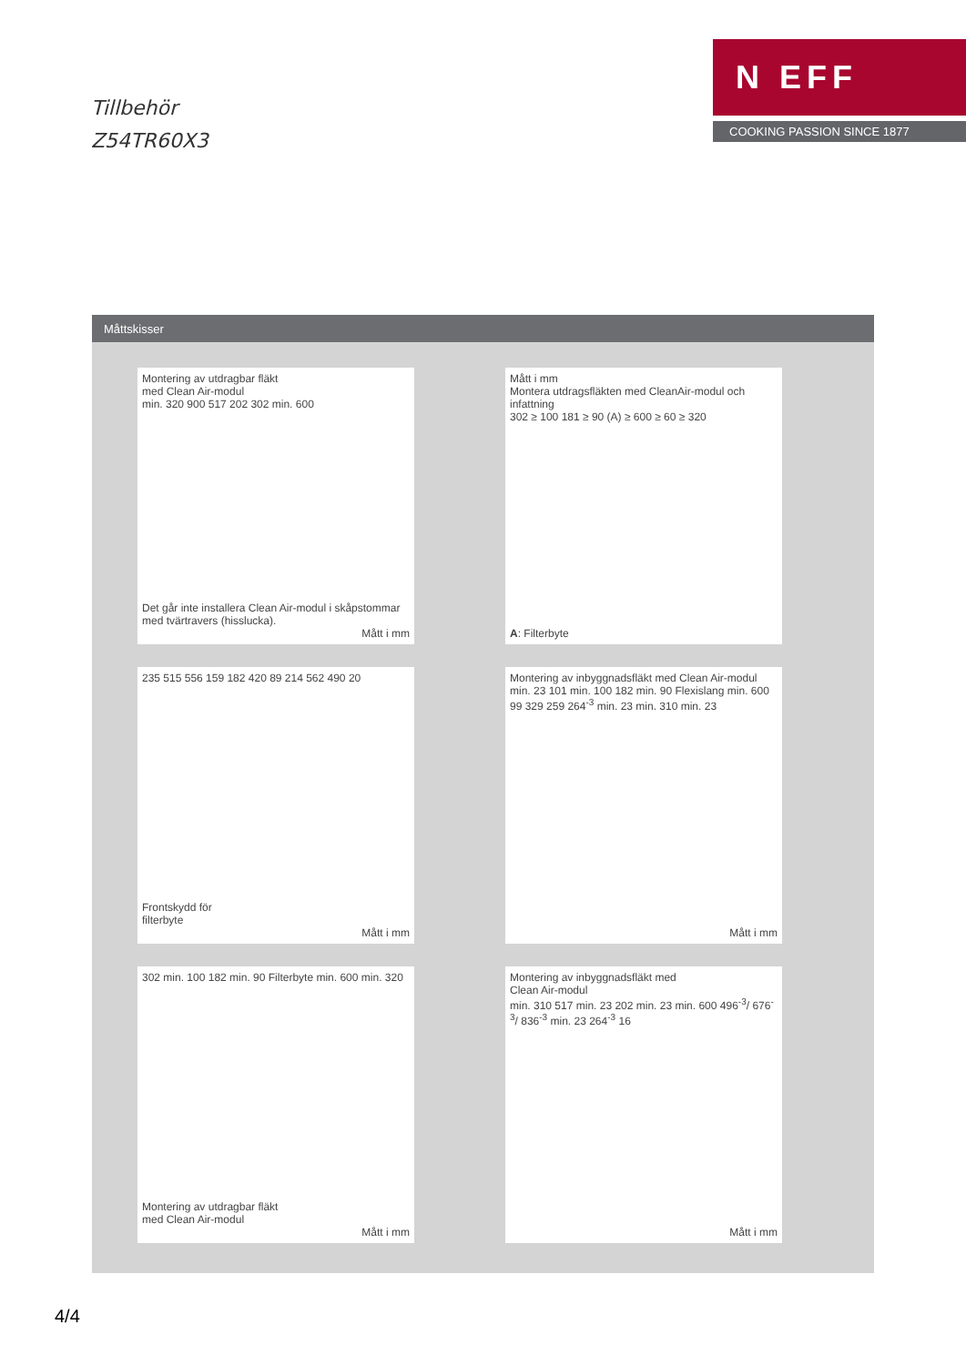Tillbehör
Z54TR60X3
N EFF
COOKING PASSION SINCE 1877
Måttskisser
Montering av utdragbar fläkt
med Clean Air-modul
min. 320 900 517 202 302 min. 600
Det går inte installera Clean Air-modul i skåpstommar med tvärtravers (hisslucka).
Mått i mm
Mått i mm
Montera utdragsfläkten med CleanAir-modul och infattning
302 ≥ 100 181 ≥ 90 (A) ≥ 600 ≥ 60 ≥ 320
A: Filterbyte
235 515 556 159 182 420 89 214 562 490 20
Frontskydd för
filterbyte
Mått i mm
Montering av inbyggnadsfläkt med Clean Air-modul
min. 23 101 min. 100 182 min. 90 Flexislang min. 600 99 329 259 264<sup>-3</sup> min. 23 min. 310 min. 23
Mått i mm
302 min. 100 182 min. 90 Filterbyte min. 600 min. 320
Montering av utdragbar fläkt
med Clean Air-modul
Mått i mm
Montering av inbyggnadsfläkt med
Clean Air-modul
min. 310 517 min. 23 202 min. 23 min. 600 496<sup>-3</sup>/ 676<sup>-3</sup>/ 836<sup>-3</sup> min. 23 264<sup>-3</sup> 16
Mått i mm
4/4